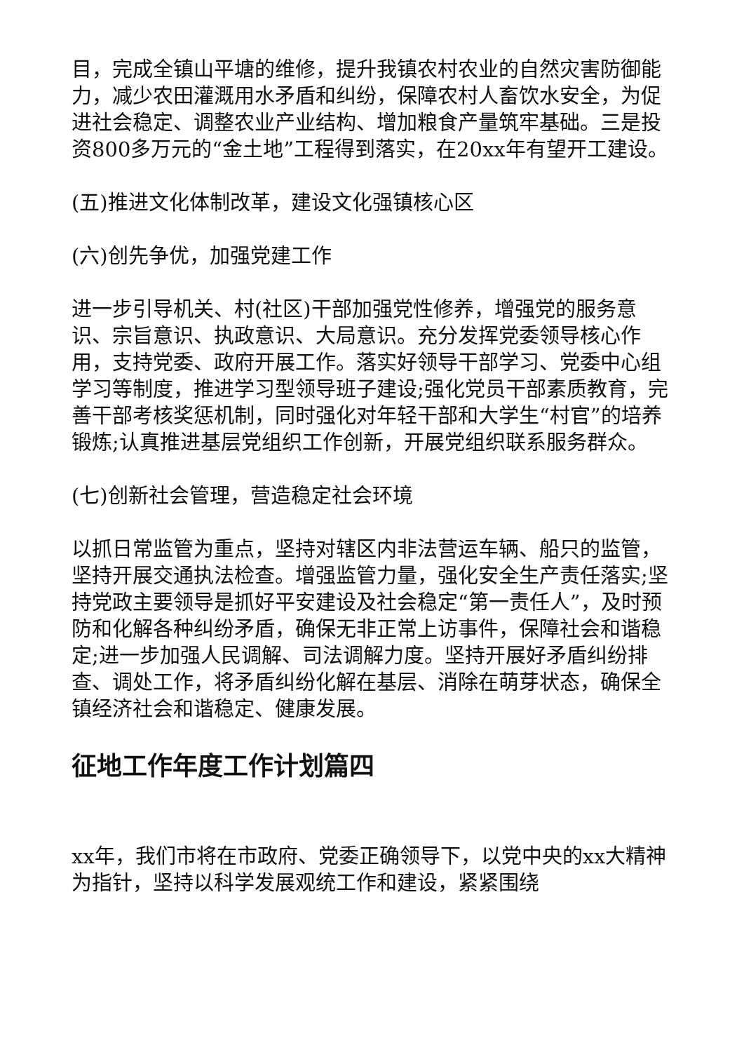目，完成全镇山平塘的维修，提升我镇农村农业的自然灾害防御能力，减少农田灌溉用水矛盾和纠纷，保障农村人畜饮水安全，为促进社会稳定、调整农业产业结构、增加粮食产量筑牢基础。三是投资800多万元的“金土地”工程得到落实，在20xx年有望开工建设。
(五)推进文化体制改革，建设文化强镇核心区
(六)创先争优，加强党建工作
进一步引导机关、村(社区)干部加强党性修养，增强党的服务意识、宗旨意识、执政意识、大局意识。充分发挥党委领导核心作用，支持党委、政府开展工作。落实好领导干部学习、党委中心组学习等制度，推进学习型领导班子建设;强化党员干部素质教育，完善干部考核奖惩机制，同时强化对年轻干部和大学生“村官”的培养锻炼;认真推进基层党组织工作创新，开展党组织联系服务群众。
(七)创新社会管理，营造稳定社会环境
以抓日常监管为重点，坚持对辖区内非法营运车辆、船只的监管，坚持开展交通执法检查。增强监管力量，强化安全生产责任落实;坚持党政主要领导是抓好平安建设及社会稳定“第一责任人”，及时预防和化解各种纠纷矛盾，确保无非正常上访事件，保障社会和谐稳定;进一步加强人民调解、司法调解力度。坚持开展好矛盾纠纷排查、调处工作，将矛盾纠纷化解在基层、消除在萌芽状态，确保全镇经济社会和谐稳定、健康发展。
征地工作年度工作计划篇四
xx年，我们市将在市政府、党委正确领导下，以党中央的xx大精神为指针，坚持以科学发展观统工作和建设，紧紧围绕